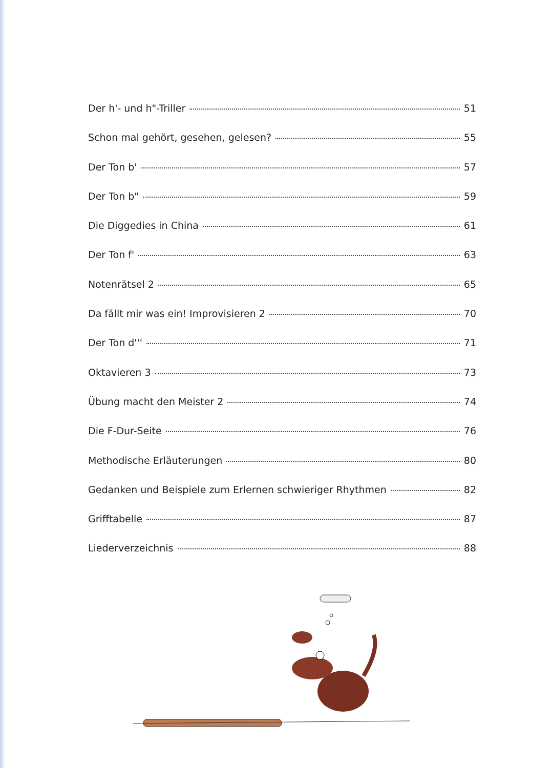Der h'- und h"-Triller 51
Schon mal gehört, gesehen, gelesen? 55
Der Ton b' 57
Der Ton b" 59
Die Diggedies in China 61
Der Ton f' 63
Notenrätsel 2 65
Da fällt mir was ein! Improvisieren 2 70
Der Ton d''' 71
Oktavieren 3 73
Übung macht den Meister 2 74
Die F-Dur-Seite 76
Methodische Erläuterungen 80
Gedanken und Beispiele zum Erlernen schwieriger Rhythmen 82
Grifftabelle 87
Liederverzeichnis 88